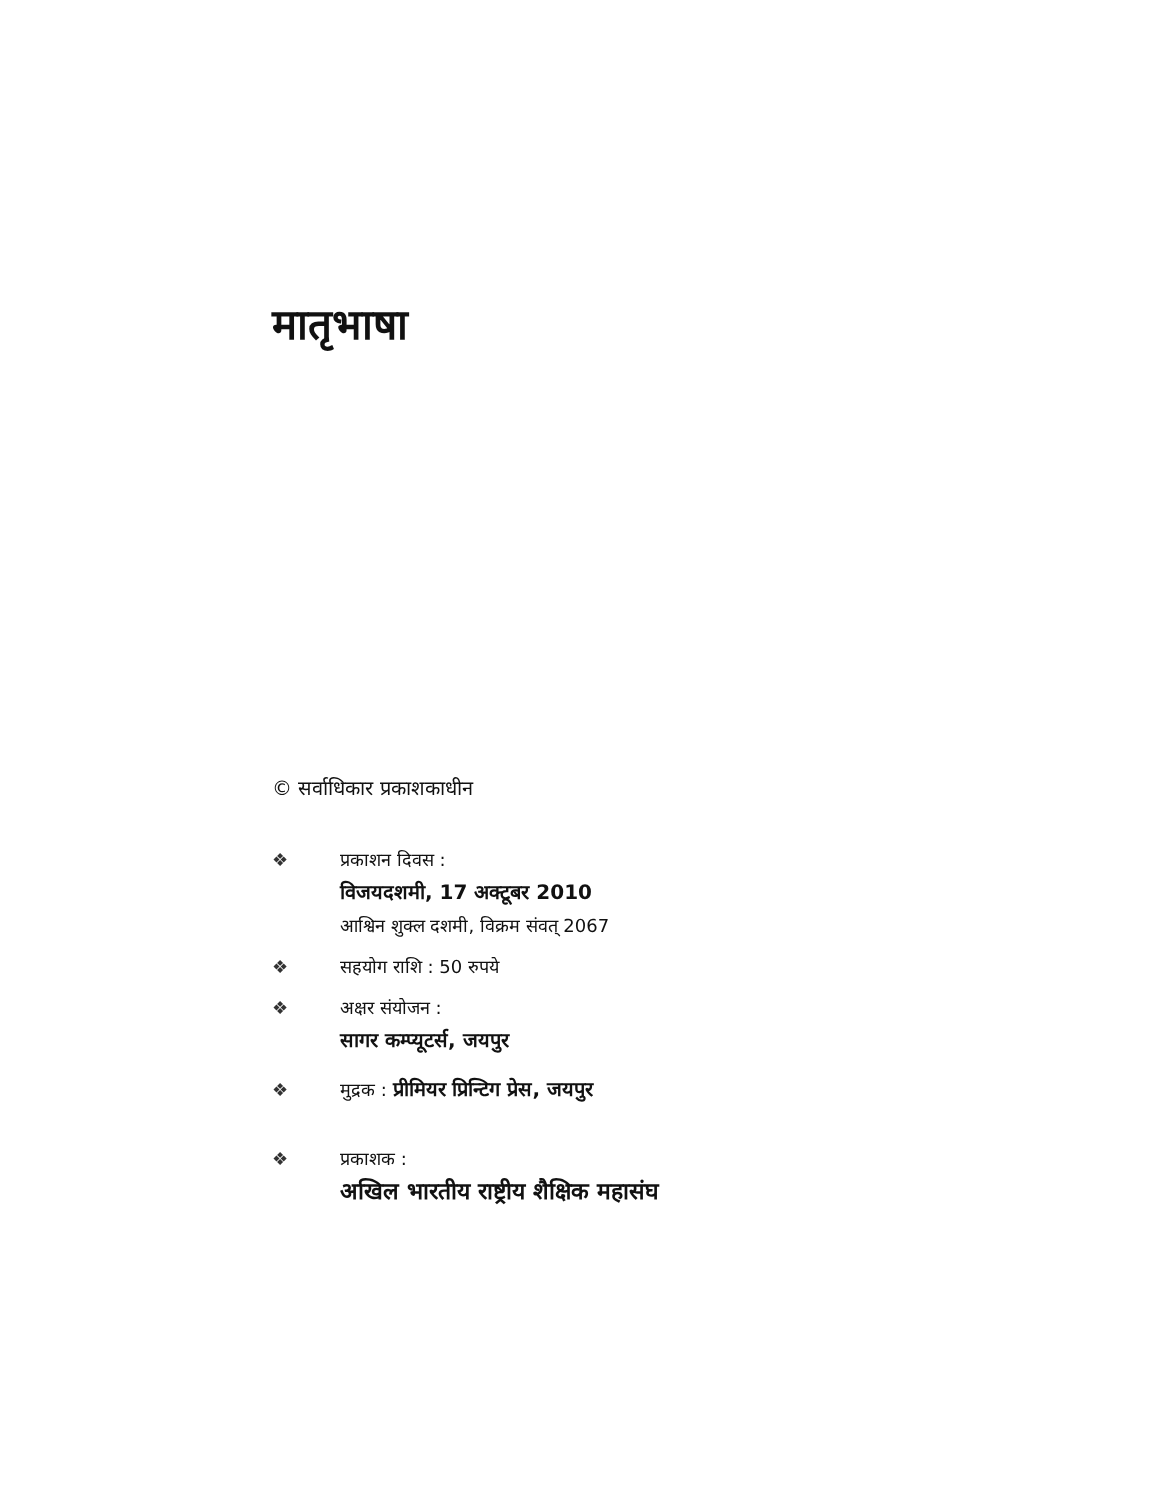मातृभाषा
© सर्वाधिकार प्रकाशकाधीन
❖ प्रकाशन दिवस :
विजयदशमी, 17 अक्टूबर 2010
आश्विन शुक्ल दशमी, विक्रम संवत् 2067
❖ सहयोग राशि : 50 रुपये
❖ अक्षर संयोजन :
सागर कम्प्यूटर्स, जयपुर
❖ मुद्रक : प्रीमियर प्रिन्टिग प्रेस, जयपुर
❖ प्रकाशक :
अखिल भारतीय राष्ट्रीय शैक्षिक महासंघ